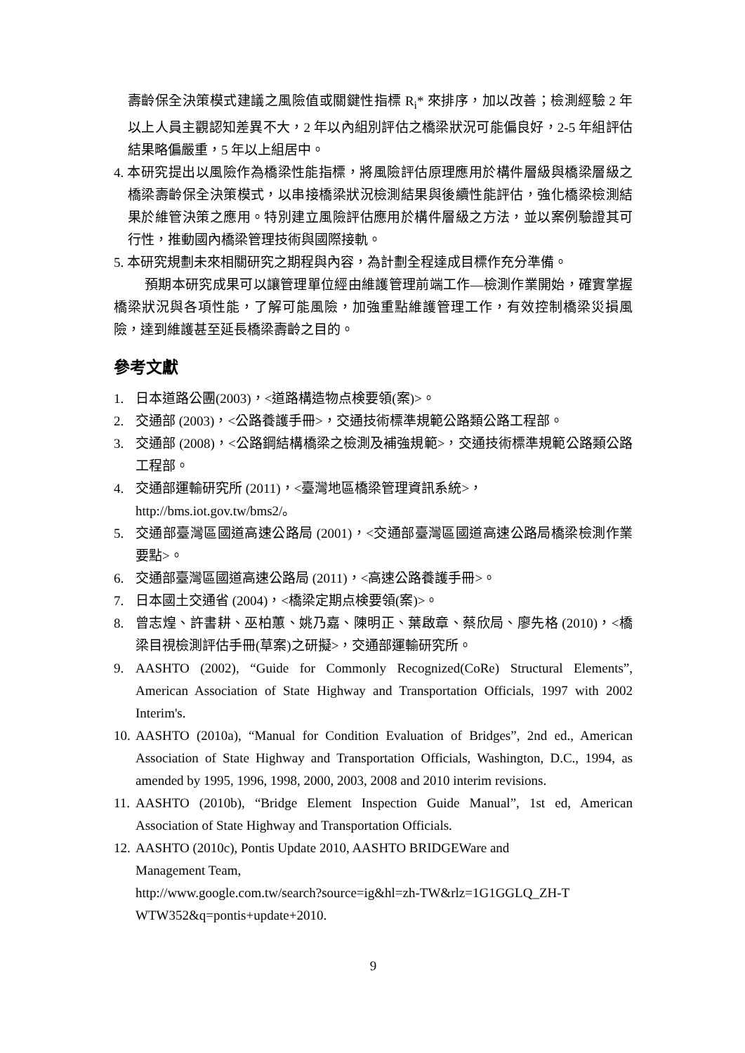壽齡保全決策模式建議之風險值或關鍵性指標 R<sub>i</sub>* 來排序，加以改善；檢測經驗 2 年以上人員主觀認知差異不大，2 年以內組別評估之橋梁狀況可能偏良好，2-5 年組評估結果略偏嚴重，5 年以上組居中。
4. 本研究提出以風險作為橋梁性能指標，將風險評估原理應用於構件層級與橋梁層級之橋梁壽齡保全決策模式，以串接橋梁狀況檢測結果與後續性能評估，強化橋梁檢測結果於維管決策之應用。特別建立風險評估應用於構件層級之方法，並以案例驗證其可行性，推動國內橋梁管理技術與國際接軌。
5. 本研究規劃未來相關研究之期程與內容，為計劃全程達成目標作充分準備。
預期本研究成果可以讓管理單位經由維護管理前端工作—檢測作業開始，確實掌握橋梁狀況與各項性能，了解可能風險，加強重點維護管理工作，有效控制橋梁災損風險，達到維護甚至延長橋梁壽齡之目的。
參考文獻
1. 日本道路公團(2003)，<道路構造物点検要領(案)>。
2. 交通部 (2003)，<公路養護手冊>，交通技術標準規範公路類公路工程部。
3. 交通部 (2008)，<公路鋼結構橋梁之檢測及補強規範>，交通技術標準規範公路類公路工程部。
4. 交通部運輸研究所 (2011)，<臺灣地區橋梁管理資訊系統>，
http://bms.iot.gov.tw/bms2/。
5. 交通部臺灣區國道高速公路局 (2001)，<交通部臺灣區國道高速公路局橋梁檢測作業要點>。
6. 交通部臺灣區國道高速公路局 (2011)，<高速公路養護手冊>。
7. 日本國土交通省 (2004)，<橋梁定期点検要領(案)>。
8. 曾志煌、許書耕、巫柏蕙、姚乃嘉、陳明正、葉啟章、蔡欣局、廖先格 (2010)，<橋梁目視檢測評估手冊(草案)之研擬>，交通部運輸研究所。
9. AASHTO (2002), “Guide for Commonly Recognized(CoRe) Structural Elements”, American Association of State Highway and Transportation Officials, 1997 with 2002 Interim's.
10. AASHTO (2010a), “Manual for Condition Evaluation of Bridges”, 2nd ed., American Association of State Highway and Transportation Officials, Washington, D.C., 1994, as amended by 1995, 1996, 1998, 2000, 2003, 2008 and 2010 interim revisions.
11. AASHTO (2010b), “Bridge Element Inspection Guide Manual”, 1st ed, American Association of State Highway and Transportation Officials.
12. AASHTO (2010c), Pontis Update 2010, AASHTO BRIDGEWare and
Management Team,
http://www.google.com.tw/search?source=ig&hl=zh-TW&rlz=1G1GGLQ_ZH-T
WTW352&q=pontis+update+2010.
9